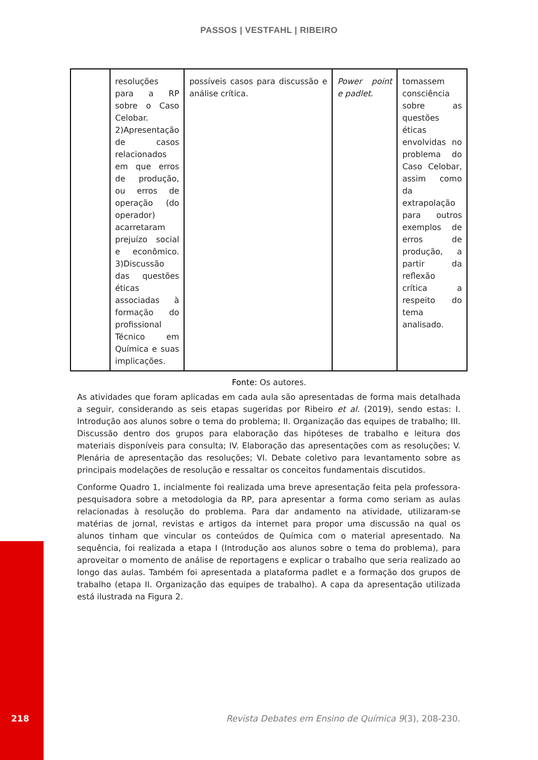PASSOS | VESTFAHL | RIBEIRO
| | resoluções para a RP sobre o Caso Celobar. 2)Apresentação de casos relacionados em que erros de produção, ou erros de operação (do operador) acarretaram prejuízo social e econômico. 3)Discussão das questões éticas associadas à formação do profissional Técnico em Química e suas implicações. | possíveis casos para discussão e análise crítica. | Power point e padlet . | tomassem consciência sobre as questões éticas envolvidas no problema do Caso Celobar, assim como da extrapolação para outros exemplos de erros de produção, a partir da reflexão crítica a respeito do tema analisado. |
Fonte: Os autores.
As atividades que foram aplicadas em cada aula são apresentadas de forma mais detalhada a seguir, considerando as seis etapas sugeridas por Ribeiro et al. (2019), sendo estas: I. Introdução aos alunos sobre o tema do problema; II. Organização das equipes de trabalho; III. Discussão dentro dos grupos para elaboração das hipóteses de trabalho e leitura dos materiais disponíveis para consulta; IV. Elaboração das apresentações com as resoluções; V. Plenária de apresentação das resoluções; VI. Debate coletivo para levantamento sobre as principais modelações de resolução e ressaltar os conceitos fundamentais discutidos.
Conforme Quadro 1, incialmente foi realizada uma breve apresentação feita pela professora-pesquisadora sobre a metodologia da RP, para apresentar a forma como seriam as aulas relacionadas à resolução do problema. Para dar andamento na atividade, utilizaram-se matérias de jornal, revistas e artigos da internet para propor uma discussão na qual os alunos tinham que vincular os conteúdos de Química com o material apresentado. Na sequência, foi realizada a etapa I (Introdução aos alunos sobre o tema do problema), para aproveitar o momento de análise de reportagens e explicar o trabalho que seria realizado ao longo das aulas. Também foi apresentada a plataforma padlet e a formação dos grupos de trabalho (etapa II. Organização das equipes de trabalho). A capa da apresentação utilizada está ilustrada na Figura 2.
218
Revista Debates em Ensino de Química 9(3), 208-230.